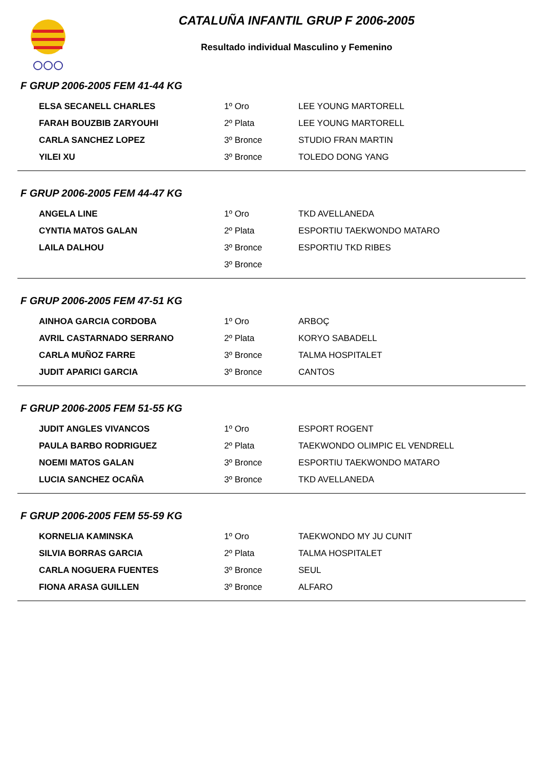CATALUÑA INFANTIL GRUP F 2006-2005
Resultado individual Masculino y Femenino
F GRUP 2006-2005 FEM 41-44 KG
| ELSA SECANELL CHARLES | 1º Oro | LEE YOUNG MARTORELL |
| FARAH BOUZBIB ZARYOUHI | 2º Plata | LEE YOUNG MARTORELL |
| CARLA SANCHEZ LOPEZ | 3º Bronce | STUDIO FRAN MARTIN |
| YILEI XU | 3º Bronce | TOLEDO DONG YANG |
F GRUP 2006-2005 FEM 44-47 KG
| ANGELA LINE | 1º Oro | TKD AVELLANEDA |
| CYNTIA MATOS GALAN | 2º Plata | ESPORTIU TAEKWONDO MATARO |
| LAILA DALHOU | 3º Bronce | ESPORTIU TKD RIBES |
| | 3º Bronce | |
F GRUP 2006-2005 FEM 47-51 KG
| AINHOA GARCIA CORDOBA | 1º Oro | ARBOÇ |
| AVRIL CASTARNADO SERRANO | 2º Plata | KORYO SABADELL |
| CARLA MUÑOZ FARRE | 3º Bronce | TALMA HOSPITALET |
| JUDIT APARICI GARCIA | 3º Bronce | CANTOS |
F GRUP 2006-2005 FEM 51-55 KG
| JUDIT ANGLES VIVANCOS | 1º Oro | ESPORT ROGENT |
| PAULA BARBO RODRIGUEZ | 2º Plata | TAEKWONDO OLIMPIC EL VENDRELL |
| NOEMI MATOS GALAN | 3º Bronce | ESPORTIU TAEKWONDO MATARO |
| LUCIA SANCHEZ OCAÑA | 3º Bronce | TKD AVELLANEDA |
F GRUP 2006-2005 FEM 55-59 KG
| KORNELIA KAMINSKA | 1º Oro | TAEKWONDO MY JU CUNIT |
| SILVIA BORRAS GARCIA | 2º Plata | TALMA HOSPITALET |
| CARLA NOGUERA FUENTES | 3º Bronce | SEUL |
| FIONA ARASA GUILLEN | 3º Bronce | ALFARO |